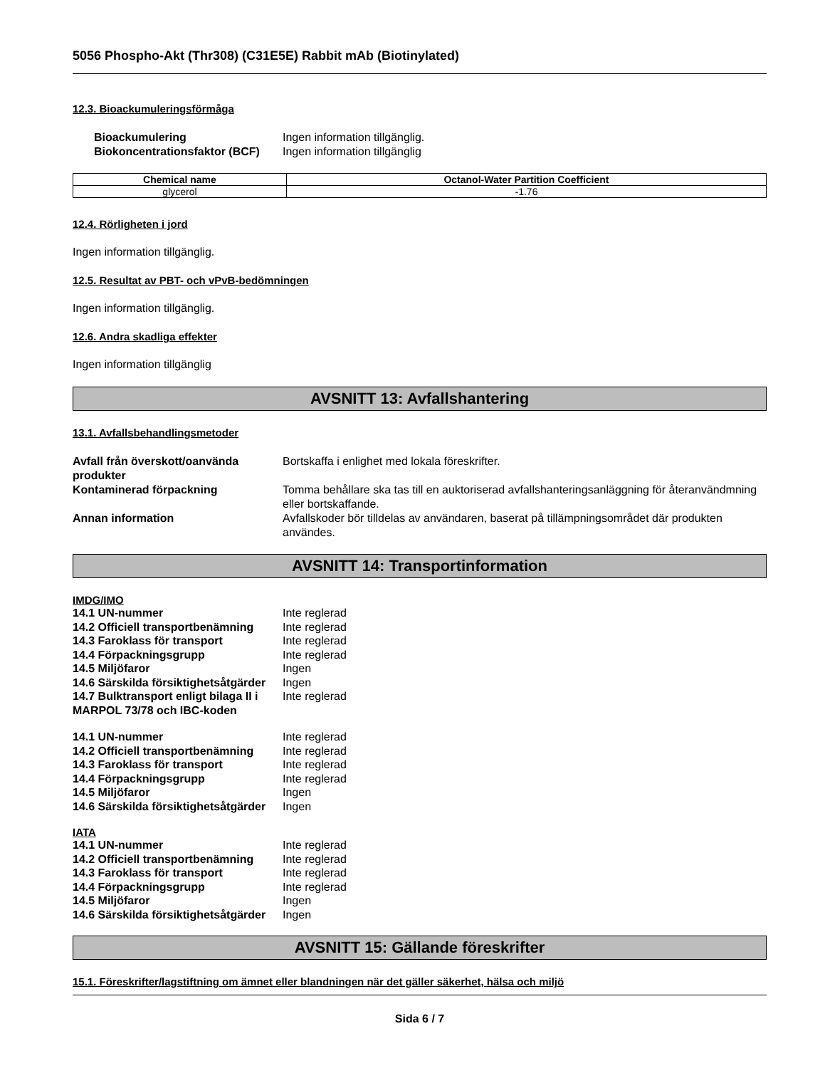5056 Phospho-Akt (Thr308) (C31E5E) Rabbit mAb (Biotinylated)
12.3. Bioackumuleringsförmåga
Bioackumulering Ingen information tillgänglig. Biokoncentrationsfaktor (BCF) Ingen information tillgänglig
| Chemical name | Octanol-Water Partition Coefficient |
| --- | --- |
| glycerol | -1.76 |
12.4. Rörligheten i jord
Ingen information tillgänglig.
12.5. Resultat av PBT- och vPvB-bedömningen
Ingen information tillgänglig.
12.6. Andra skadliga effekter
Ingen information tillgänglig
AVSNITT 13: Avfallshantering
13.1. Avfallsbehandlingsmetoder
Avfall från överskott/oanvända produkter Bortskaffa i enlighet med lokala föreskrifter. Kontaminerad förpackning Tomma behållare ska tas till en auktoriserad avfallshanteringsanläggning för återanvändmning eller bortskaffande. Annan information Avfallskoder bör tilldelas av användaren, baserat på tillämpningsområdet där produkten användes.
AVSNITT 14: Transportinformation
IMDG/IMO
14.1 UN-nummer Inte reglerad 14.2 Officiell transportbenämning Inte reglerad 14.3 Faroklass för transport Inte reglerad 14.4 Förpackningsgrupp Inte reglerad 14.5 Miljöfaror Ingen 14.6 Särskilda försiktighetsåtgärder Ingen 14.7 Bulktransport enligt bilaga II i MARPOL 73/78 och IBC-koden Inte reglerad
14.1 UN-nummer Inte reglerad 14.2 Officiell transportbenämning Inte reglerad 14.3 Faroklass för transport Inte reglerad 14.4 Förpackningsgrupp Inte reglerad 14.5 Miljöfaror Ingen 14.6 Särskilda försiktighetsåtgärder Ingen
IATA
14.1 UN-nummer Inte reglerad 14.2 Officiell transportbenämning Inte reglerad 14.3 Faroklass för transport Inte reglerad 14.4 Förpackningsgrupp Inte reglerad 14.5 Miljöfaror Ingen 14.6 Särskilda försiktighetsåtgärder Ingen
AVSNITT 15: Gällande föreskrifter
15.1. Föreskrifter/lagstiftning om ämnet eller blandningen när det gäller säkerhet, hälsa och miljö
Sida 6 / 7